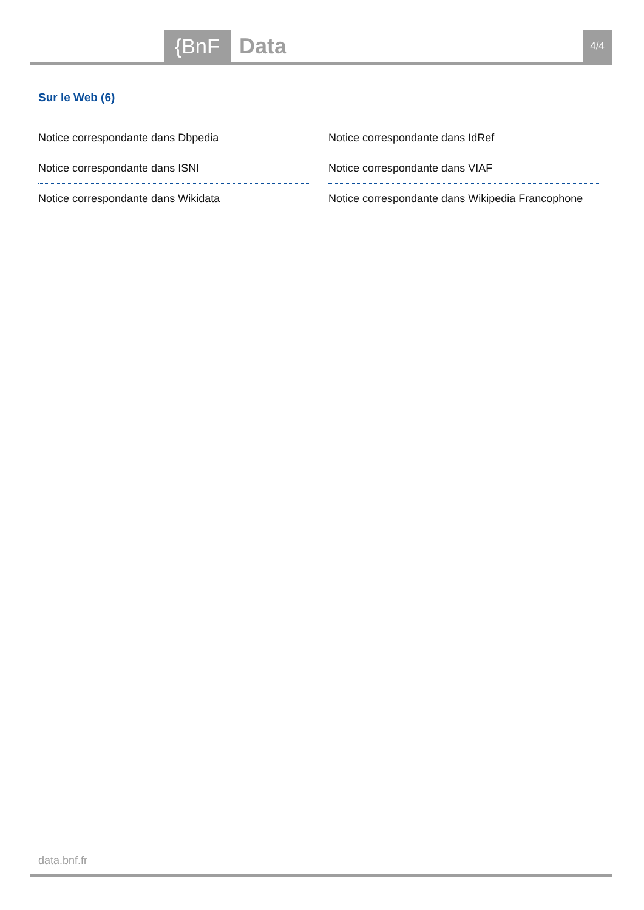{BnF Data 4/4
Sur le Web (6)
Notice correspondante dans Dbpedia
Notice correspondante dans IdRef
Notice correspondante dans ISNI
Notice correspondante dans VIAF
Notice correspondante dans Wikidata
Notice correspondante dans Wikipedia Francophone
data.bnf.fr